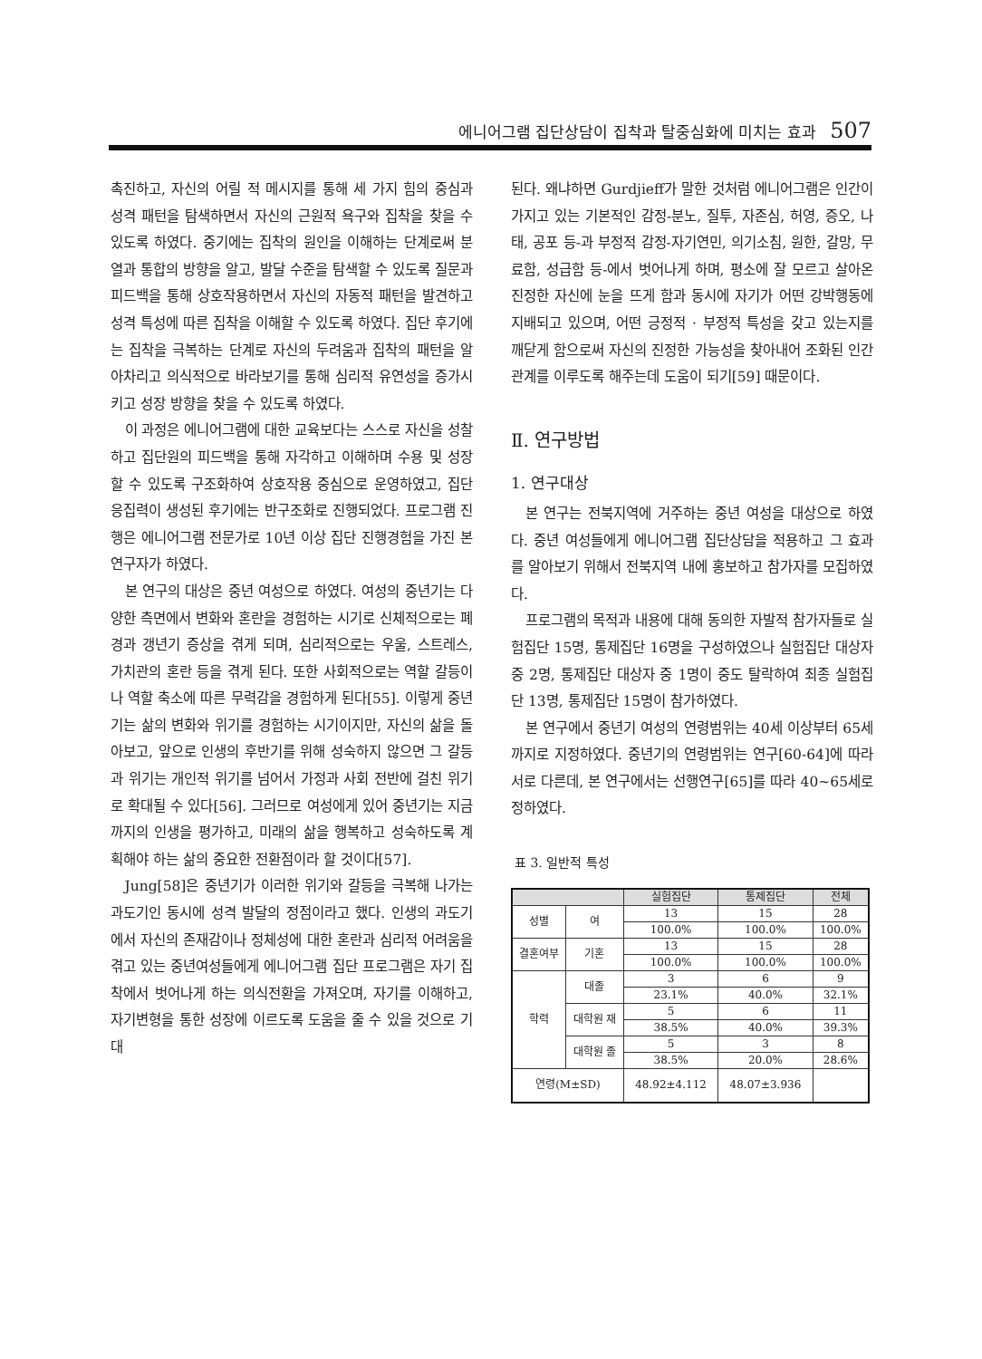에니어그램 집단상담이 집착과 탈중심화에 미치는 효과 507
촉진하고, 자신의 어릴 적 메시지를 통해 세 가지 힘의 중심과 성격 패턴을 탐색하면서 자신의 근원적 욕구와 집착을 찾을 수 있도록 하였다. 중기에는 집착의 원인을 이해하는 단계로써 분열과 통합의 방향을 알고, 발달 수준을 탐색할 수 있도록 질문과 피드백을 통해 상호작용하면서 자신의 자동적 패턴을 발견하고 성격 특성에 따른 집착을 이해할 수 있도록 하였다. 집단 후기에는 집착을 극복하는 단계로 자신의 두려움과 집착의 패턴을 알아차리고 의식적으로 바라보기를 통해 심리적 유연성을 증가시키고 성장 방향을 찾을 수 있도록 하였다.
이 과정은 에니어그램에 대한 교육보다는 스스로 자신을 성찰하고 집단원의 피드백을 통해 자각하고 이해하며 수용 및 성장할 수 있도록 구조화하여 상호작용 중심으로 운영하였고, 집단응집력이 생성된 후기에는 반구조화로 진행되었다. 프로그램 진행은 에니어그램 전문가로 10년 이상 집단 진행경험을 가진 본 연구자가 하였다.
본 연구의 대상은 중년 여성으로 하였다. 여성의 중년기는 다양한 측면에서 변화와 혼란을 경험하는 시기로 신체적으로는 폐경과 갱년기 증상을 겪게 되며, 심리적으로는 우울, 스트레스, 가치관의 혼란 등을 겪게 된다. 또한 사회적으로는 역할 갈등이나 역할 축소에 따른 무력감을 경험하게 된다[55]. 이렇게 중년기는 삶의 변화와 위기를 경험하는 시기이지만, 자신의 삶을 돌아보고, 앞으로 인생의 후반기를 위해 성숙하지 않으면 그 갈등과 위기는 개인적 위기를 넘어서 가정과 사회 전반에 걸친 위기로 확대될 수 있다[56]. 그러므로 여성에게 있어 중년기는 지금까지의 인생을 평가하고, 미래의 삶을 행복하고 성숙하도록 계획해야 하는 삶의 중요한 전환점이라 할 것이다[57].
Jung[58]은 중년기가 이러한 위기와 갈등을 극복해 나가는 과도기인 동시에 성격 발달의 정점이라고 했다. 인생의 과도기에서 자신의 존재감이나 정체성에 대한 혼란과 심리적 어려움을 겪고 있는 중년여성들에게 에니어그램 집단 프로그램은 자기 집착에서 벗어나게 하는 의식전환을 가져오며, 자기를 이해하고, 자기변형을 통한 성장에 이르도록 도움을 줄 수 있을 것으로 기대
된다. 왜냐하면 Gurdjieff가 말한 것처럼 에니어그램은 인간이 가지고 있는 기본적인 감정-분노, 질투, 자존심, 허영, 증오, 나태, 공포 등-과 부정적 감정-자기연민, 의기소침, 원한, 갈망, 무료함, 성급함 등-에서 벗어나게 하며, 평소에 잘 모르고 살아온 진정한 자신에 눈을 뜨게 함과 동시에 자기가 어떤 강박행동에 지배되고 있으며, 어떤 긍정적 · 부정적 특성을 갖고 있는지를 깨닫게 함으로써 자신의 진정한 가능성을 찾아내어 조화된 인간관계를 이루도록 해주는데 도움이 되기[59] 때문이다.
Ⅱ. 연구방법
1. 연구대상
본 연구는 전북지역에 거주하는 중년 여성을 대상으로 하였다. 중년 여성들에게 에니어그램 집단상담을 적용하고 그 효과를 알아보기 위해서 전북지역 내에 홍보하고 참가자를 모집하였다.
프로그램의 목적과 내용에 대해 동의한 자발적 참가자들로 실험집단 15명, 통제집단 16명을 구성하였으나 실험집단 대상자 중 2명, 통제집단 대상자 중 1명이 중도 탈락하여 최종 실험집단 13명, 통제집단 15명이 참가하였다.
본 연구에서 중년기 여성의 연령범위는 40세 이상부터 65세까지로 지정하였다. 중년기의 연령범위는 연구[60-64]에 따라 서로 다른데, 본 연구에서는 선행연구[65]를 따라 40~65세로 정하였다.
표 3. 일반적 특성
| | | 실험집단 | 통제집단 | 전체 |
| --- | --- | --- | --- | --- |
| 성별 | 여 | 13 | 15 | 28 |
| | | 100.0% | 100.0% | 100.0% |
| 결혼여부 | 기혼 | 13 | 15 | 28 |
| | | 100.0% | 100.0% | 100.0% |
| 학력 | 대졸 | 3 | 6 | 9 |
| | | 23.1% | 40.0% | 32.1% |
| | 대학원 재 | 5 | 6 | 11 |
| | | 38.5% | 40.0% | 39.3% |
| | 대학원 졸 | 5 | 3 | 8 |
| | | 38.5% | 20.0% | 28.6% |
| 연령(M±SD) | | 48.92±4.112 | 48.07±3.936 | |